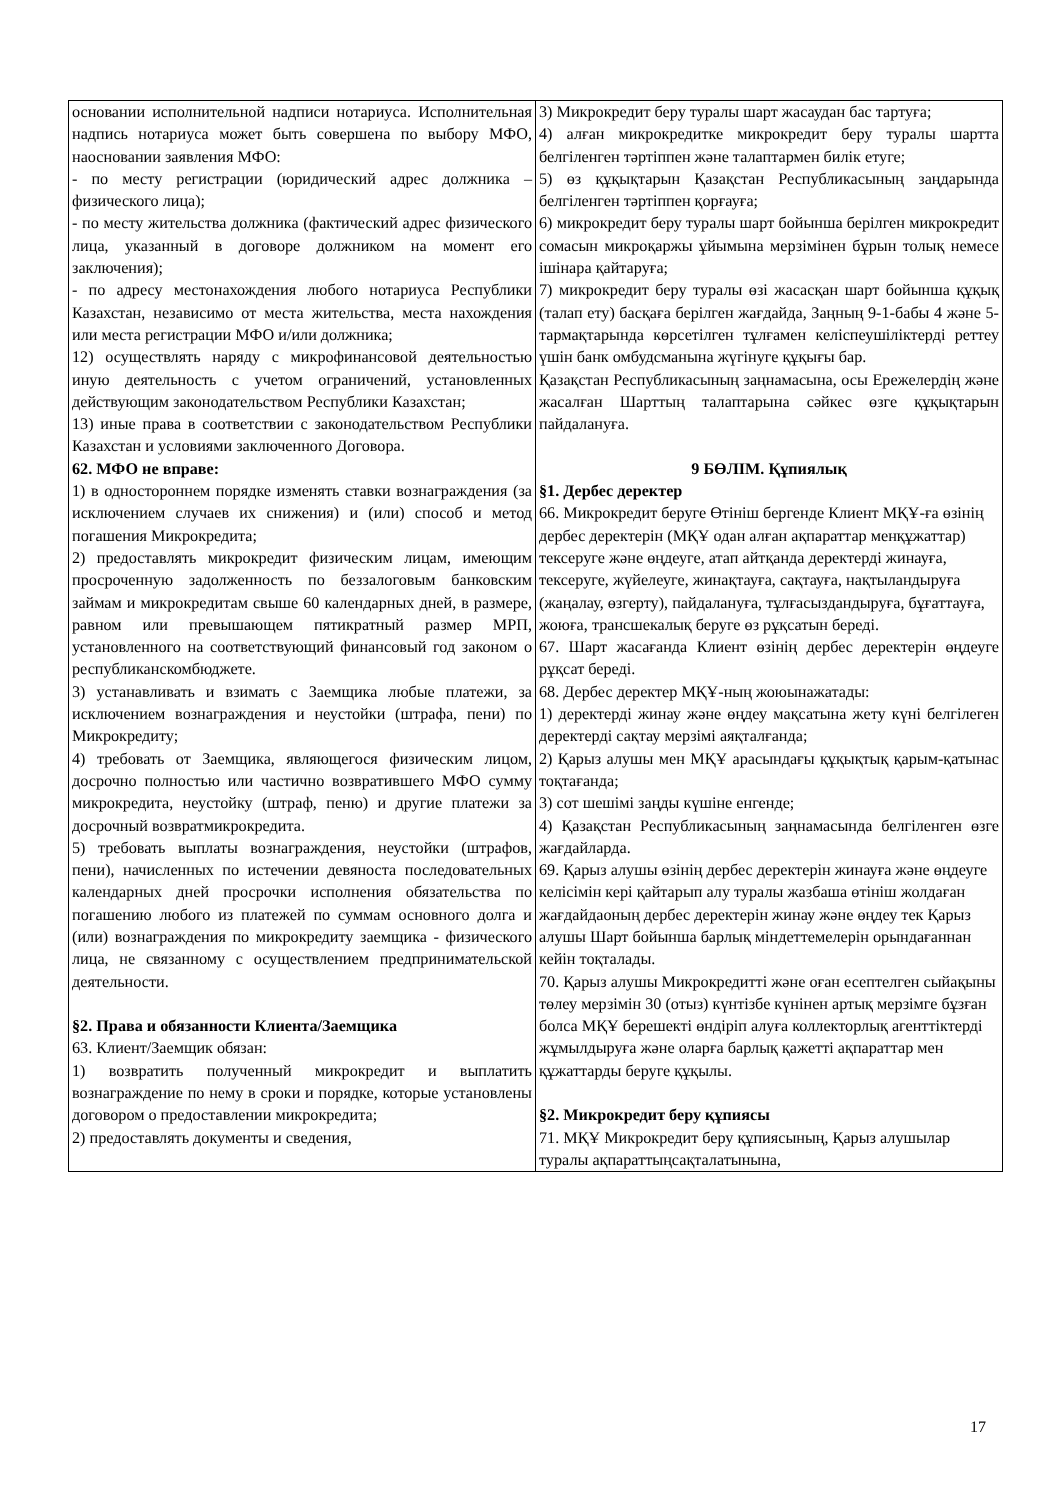| основании исполнительной надписи нотариуса. Исполнительная надпись нотариуса может быть совершена по выбору МФО, наосновании заявления МФО: - по месту регистрации (юридический адрес должника – физического лица); - по месту жительства должника (фактический адрес физического лица, указанный в договоре должником на момент его заключения); - по адресу местонахождения любого нотариуса Республики Казахстан, независимо от места жительства, места нахождения или места регистрации МФО и/или должника; 12) осуществлять наряду с микрофинансовой деятельностью иную деятельность с учетом ограничений, установленных действующим законодательством Республики Казахстан; 13) иные права в соответствии с законодательством Республики Казахстан и условиями заключенного Договора. 62. МФО не вправе: 1) в одностороннем порядке изменять ставки вознаграждения (за исключением случаев их снижения) и (или) способ и метод погашения Микрокредита; 2) предоставлять микрокредит физическим лицам, имеющим просроченную задолженность по беззалоговым банковским займам и микрокредитам свыше 60 календарных дней, в размере, равном или превышающем пятикратный размер МРП, установленного на соответствующий финансовый год законом о республиканскомбюджете. 3) устанавливать и взимать с Заемщика любые платежи, за исключением вознаграждения и неустойки (штрафа, пени) по Микрокредиту; 4) требовать от Заемщика, являющегося физическим лицом, досрочно полностью или частично возвратившего МФО сумму микрокредита, неустойку (штраф, пеню) и другие платежи за досрочный возвратмикрокредита. 5) требовать выплаты вознаграждения, неустойки (штрафов, пени), начисленных по истечении девяноста последовательных календарных дней просрочки исполнения обязательства по погашению любого из платежей по суммам основного долга и (или) вознаграждения по микрокредиту заемщика - физического лица, не связанному с осуществлением предпринимательской деятельности. §2. Права и обязанности Клиента/Заемщика 63. Клиент/Заемщик обязан: 1) возвратить полученный микрокредит и выплатить вознаграждение по нему в сроки и порядке, которые установлены договором о предоставлении микрокредита; 2) предоставлять документы и сведения, | 3) Микрокредит беру туралы шарт жасаудан бас тартуға; 4) алған микрокредитке микрокредит беру туралы шартта белгіленген тәртіппен және талаптармен билік етуге; 5) өз құқықтарын Қазақстан Республикасының заңдарында белгіленген тәртіппен қорғауға; 6) микрокредит беру туралы шарт бойынша берілген микрокредит сомасын микроқаржы ұйымына мерзімінен бұрын толық немесе ішінара қайтаруға; 7) микрокредит беру туралы өзі жасасқан шарт бойынша құқық (талап ету) басқаға берілген жағдайда, Заңның 9-1-бабы 4 және 5- тармақтарында көрсетілген тұлғамен келіспеушіліктерді реттеу үшін банк омбудсманына жүгінуге құқығы бар. Қазақстан Республикасының заңнамасына, осы Ережелердің және жасалған Шарттың талаптарына сәйкес өзге құқықтарын пайдалануға. 9 БӨЛІМ. Құпиялық §1. Дербес деректер 66. Микрокредит беруге Өтініш бергенде Клиент МҚҰ-ға өзінің дербес деректерін (МҚҰ одан алған ақпараттар менқұжаттар) тексеруге және өңдеуге, атап айтқанда деректерді жинауға, тексеруге, жүйелеуге, жинақтауға, сақтауға, нақтыландыруға (жаңалау, өзгерту), пайдалануға, тұлғасыздандыруға, бұғаттауға, жоюға, трансшекалық беруге өз рұқсатын береді. 67. Шарт жасағанда Клиент өзінің дербес деректерін өңдеуге рұқсат береді. 68. Дербес деректер МҚҰ-ның жоюынажатады: 1) деректерді жинау және өңдеу мақсатына жету күні белгілеген деректерді сақтау мерзімі аяқталғанда; 2) Қарыз алушы мен МҚҰ арасындағы құқықтық қарым-қатынас тоқтағанда; 3) сот шешімі заңды күшіне енгенде; 4) Қазақстан Республикасының заңнамасында белгіленген өзге жағдайларда. 69. Қарыз алушы өзінің дербес деректерін жинауға және өңдеуге келісімін кері қайтарып алу туралы жазбаша өтініш жолдаған жағдайдаоның дербес деректерін жинау және өңдеу тек Қарыз алушы Шарт бойынша барлық міндеттемелерін орындағаннан кейін тоқталады. 70. Қарыз алушы Микрокредитті және оған есептелген сыйақыны төлеу мерзімін 30 (отыз) күнтізбе күнінен артық мерзімге бұзған болса МҚҰ берешекті өндіріп алуға коллекторлық агенттіктерді жұмылдыруға және оларға барлық қажетті ақпараттар мен құжаттарды беруге құқылы. §2. Микрокредит беру құпиясы 71. МҚҰ Микрокредит беру құпиясының, Қарыз алушылар туралы ақпараттыңсақталатынына, |
17